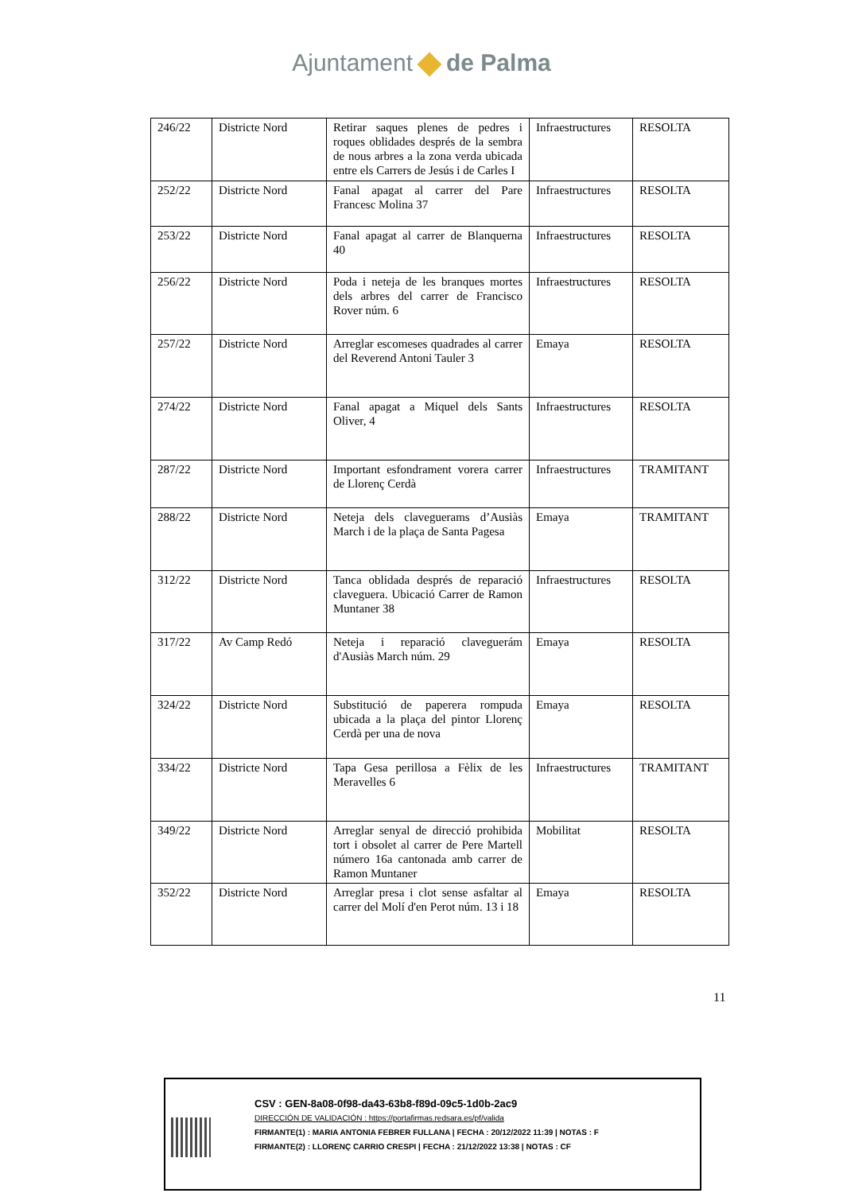Ajuntament de Palma
| 246/22 | Districte Nord | Retirar saques plenes de pedres i roques oblidades després de la sembra de nous arbres a la zona verda ubicada entre els Carrers de Jesús i de Carles I | Infraestructures | RESOLTA |
| 252/22 | Districte Nord | Fanal apagat al carrer del Pare Francesc Molina 37 | Infraestructures | RESOLTA |
| 253/22 | Districte Nord | Fanal apagat al carrer de Blanquerna 40 | Infraestructures | RESOLTA |
| 256/22 | Districte Nord | Poda i neteja de les branques mortes dels arbres del carrer de Francisco Rover núm. 6 | Infraestructures | RESOLTA |
| 257/22 | Districte Nord | Arreglar escomeses quadrades al carrer del Reverend Antoni Tauler 3 | Emaya | RESOLTA |
| 274/22 | Districte Nord | Fanal apagat a Miquel dels Sants Oliver, 4 | Infraestructures | RESOLTA |
| 287/22 | Districte Nord | Important esfondrament vorera carrer de Llorenç Cerdà | Infraestructures | TRAMITANT |
| 288/22 | Districte Nord | Neteja dels claveguerams d’Ausiàs March i de la plaça de Santa Pagesa | Emaya | TRAMITANT |
| 312/22 | Districte Nord | Tanca oblidada després de reparació claveguera. Ubicació Carrer de Ramon Muntaner 38 | Infraestructures | RESOLTA |
| 317/22 | Av Camp Redó | Neteja i reparació claveguerám d'Ausiàs March núm. 29 | Emaya | RESOLTA |
| 324/22 | Districte Nord | Substitució de paperera rompuda ubicada a la plaça del pintor Llorenç Cerdà per una de nova | Emaya | RESOLTA |
| 334/22 | Districte Nord | Tapa Gesa perillosa a Fèlix de les Meravelles 6 | Infraestructures | TRAMITANT |
| 349/22 | Districte Nord | Arreglar senyal de direcció prohibida tort i obsolet al carrer de Pere Martell número 16a cantonada amb carrer de Ramon Muntaner | Mobilitat | RESOLTA |
| 352/22 | Districte Nord | Arreglar presa i clot sense asfaltar al carrer del Molí d'en Perot núm. 13 i 18 | Emaya | RESOLTA |
11
CSV : GEN-8a08-0f98-da43-63b8-f89d-09c5-1d0b-2ac9
DIRECCIÓN DE VALIDACIÓN : https://portafirmas.redsara.es/pf/valida
FIRMANTE(1) : MARIA ANTONIA FEBRER FULLANA | FECHA : 20/12/2022 11:39 | NOTAS : F
FIRMANTE(2) : LLORENÇ CARRIO CRESPI | FECHA : 21/12/2022 13:38 | NOTAS : CF